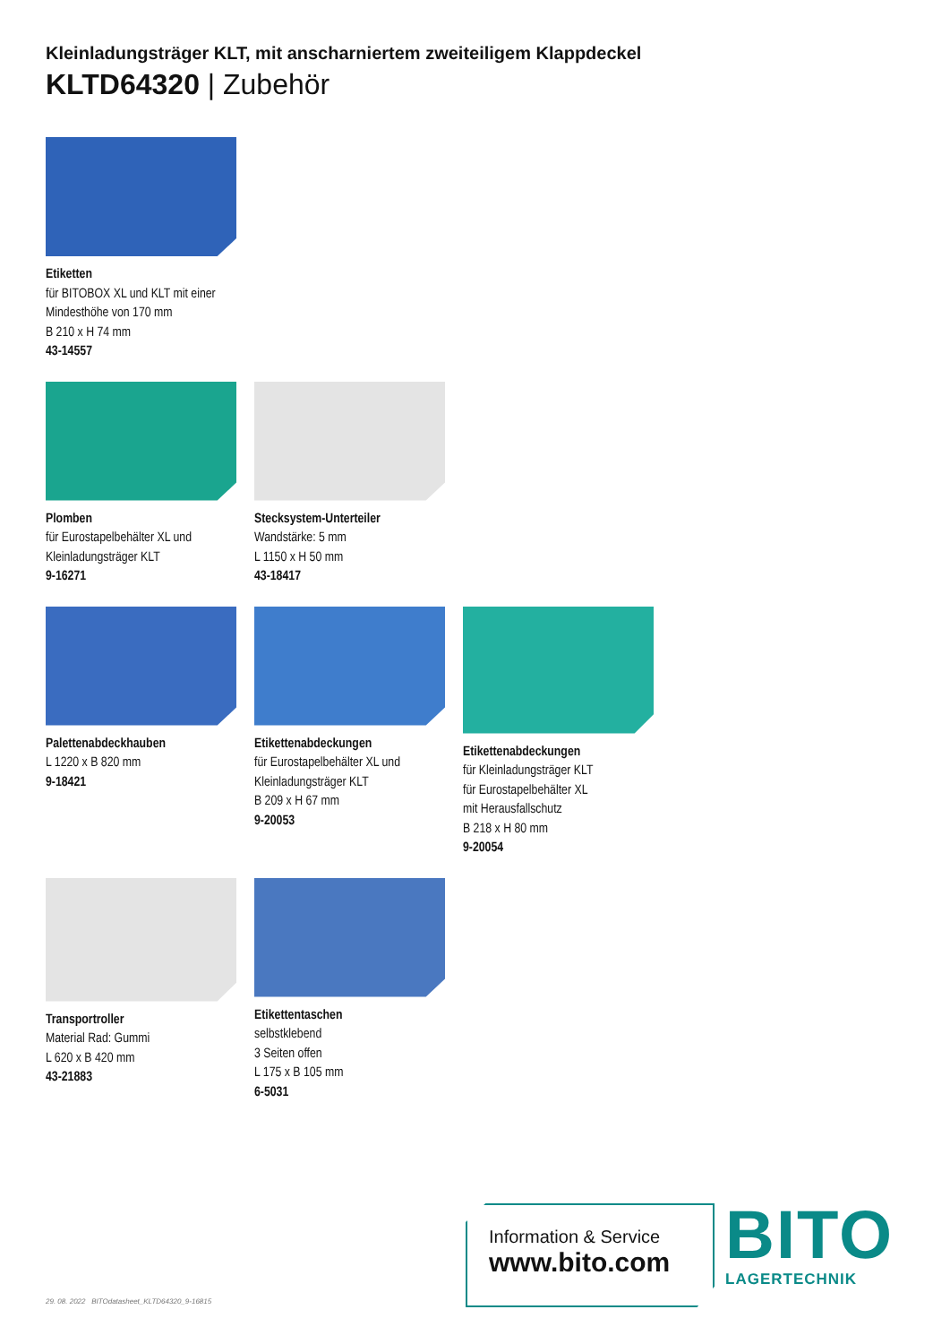Kleinladungsträger KLT, mit anscharniertem zweiteiligem Klappdeckel
KLTD64320 | Zubehör
Etiketten
für BITOBOX XL und KLT mit einer Mindesthöhe von 170 mm
B 210 x H 74 mm
43-14557
Plomben
für Eurostapelbehälter XL und Kleinladungsträger KLT
9-16271
Stecksystem-Unterteiler
Wandstärke: 5 mm
L 1150 x H 50 mm
43-18417
Palettenabdeckhauben
L 1220 x B 820 mm
9-18421
Etikettenabdeckungen
für Eurostapelbehälter XL und Kleinladungsträger KLT
B 209 x H 67 mm
9-20053
Etikettenabdeckungen
für Kleinladungsträger KLT
für Eurostapelbehälter XL
mit Herausfallschutz
B 218 x H 80 mm
9-20054
Transportroller
Material Rad: Gummi
L 620 x B 420 mm
43-21883
Etikettentaschen
selbstklebend
3 Seiten offen
L 175 x B 105 mm
6-5031
29. 08. 2022 BITOdatasheet_KLTD64320_9-16815
Information & Service
www.bito.com
BITO
LAGERTECHNIK